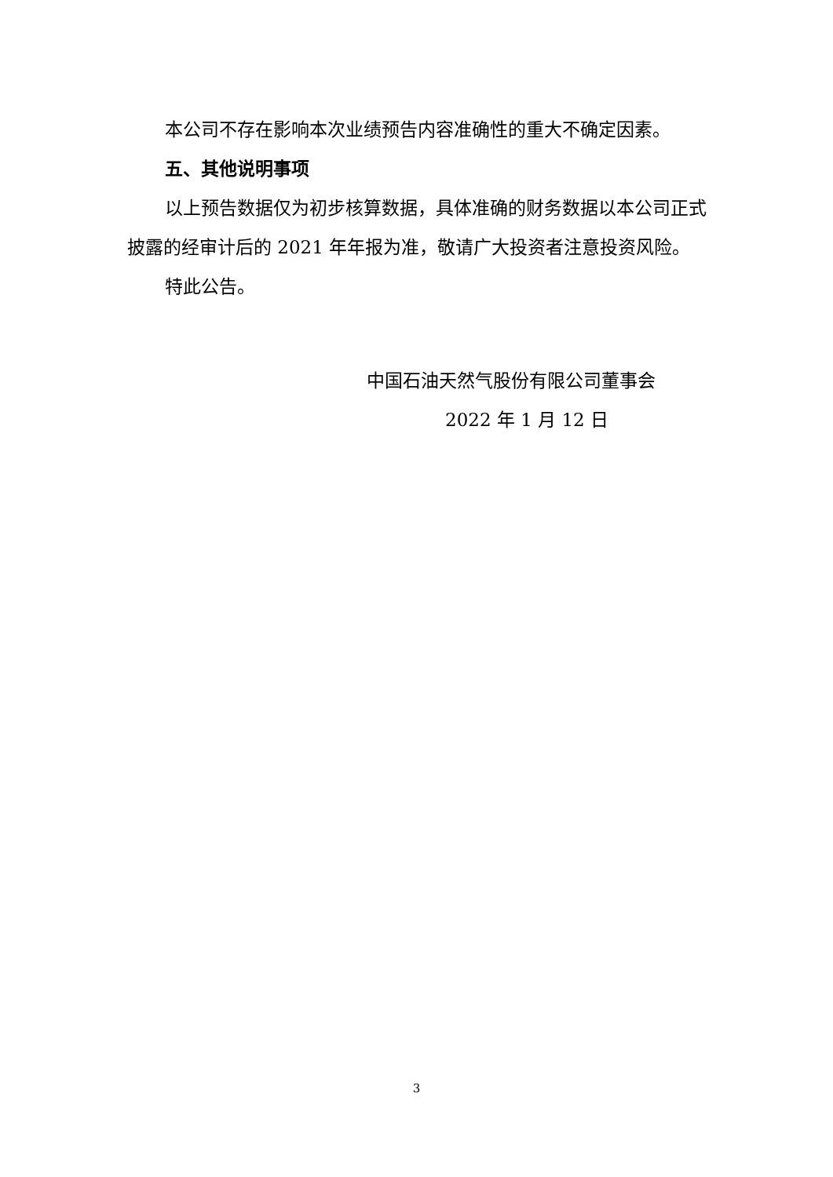本公司不存在影响本次业绩预告内容准确性的重大不确定因素。
五、其他说明事项
以上预告数据仅为初步核算数据，具体准确的财务数据以本公司正式披露的经审计后的 2021 年年报为准，敬请广大投资者注意投资风险。
特此公告。
中国石油天然气股份有限公司董事会
2022 年 1 月 12 日
3